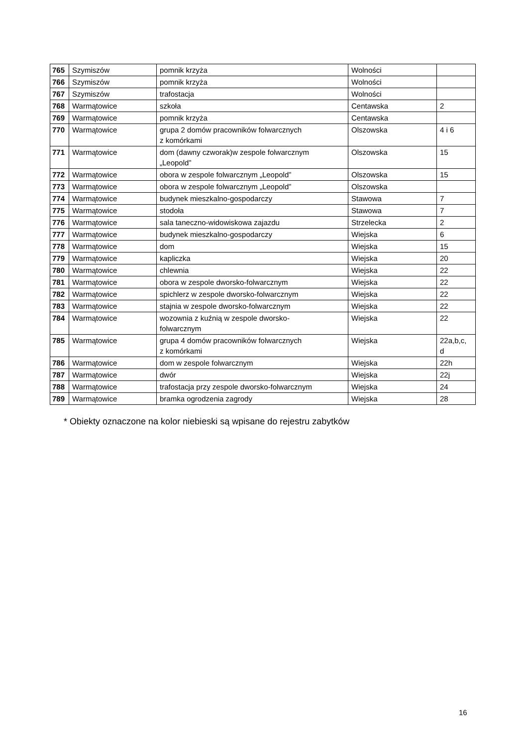| 765 | Szymiszów | pomnik krzyża | Wolności | |
| 766 | Szymiszów | pomnik krzyża | Wolności | |
| 767 | Szymiszów | trafostacja | Wolności | |
| 768 | Warmątowice | szkoła | Centawska | 2 |
| 769 | Warmątowice | pomnik krzyża | Centawska | |
| 770 | Warmątowice | grupa 2 domów pracowników folwarcznych z komórkami | Olszowska | 4 i 6 |
| 771 | Warmątowice | dom (dawny czworak)w zespole folwarcznym „Leopold” | Olszowska | 15 |
| 772 | Warmątowice | obora w zespole folwarcznym „Leopold” | Olszowska | 15 |
| 773 | Warmątowice | obora w zespole folwarcznym „Leopold” | Olszowska | |
| 774 | Warmątowice | budynek mieszkalno-gospodarczy | Stawowa | 7 |
| 775 | Warmątowice | stodoła | Stawowa | 7 |
| 776 | Warmątowice | sala taneczno-widowiskowa zajazdu | Strzelecka | 2 |
| 777 | Warmątowice | budynek mieszkalno-gospodarczy | Wiejska | 6 |
| 778 | Warmątowice | dom | Wiejska | 15 |
| 779 | Warmątowice | kapliczka | Wiejska | 20 |
| 780 | Warmątowice | chlewnia | Wiejska | 22 |
| 781 | Warmątowice | obora w zespole dworsko-folwarcznym | Wiejska | 22 |
| 782 | Warmątowice | spichlerz w zespole dworsko-folwarcznym | Wiejska | 22 |
| 783 | Warmątowice | stajnia w zespole dworsko-folwarcznym | Wiejska | 22 |
| 784 | Warmątowice | wozownia z kuźnią w zespole dworsko- folwarcznym | Wiejska | 22 |
| 785 | Warmątowice | grupa 4 domów pracowników folwarcznych z komórkami | Wiejska | 22a,b,c, d |
| 786 | Warmątowice | dom w zespole folwarcznym | Wiejska | 22h |
| 787 | Warmątowice | dwór | Wiejska | 22j |
| 788 | Warmątowice | trafostacja przy zespole dworsko-folwarcznym | Wiejska | 24 |
| 789 | Warmątowice | bramka ogrodzenia zagrody | Wiejska | 28 |
* Obiekty oznaczone na kolor niebieski są wpisane do rejestru zabytków
16